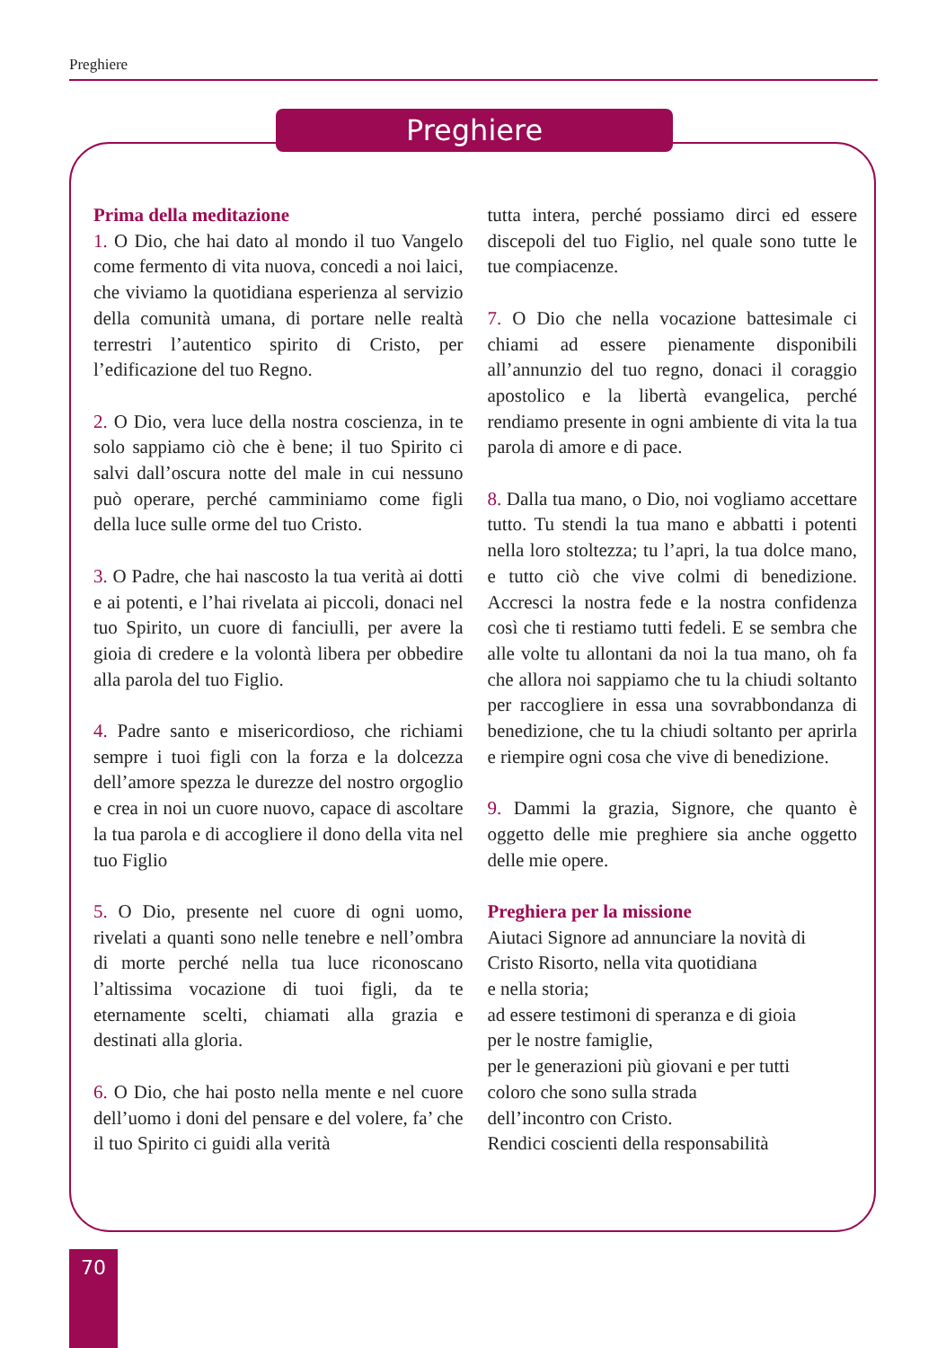Preghiere
Preghiere
Prima della meditazione
1. O Dio, che hai dato al mondo il tuo Vangelo come fermento di vita nuova, concedi a noi laici, che viviamo la quotidiana esperienza al servizio della comunità umana, di portare nelle realtà terrestri l’autentico spirito di Cristo, per l’edificazione del tuo Regno.
2. O Dio, vera luce della nostra coscienza, in te solo sappiamo ciò che è bene; il tuo Spirito ci salvi dall’oscura notte del male in cui nessuno può operare, perché camminiamo come figli della luce sulle orme del tuo Cristo.
3. O Padre, che hai nascosto la tua verità ai dotti e ai potenti, e l’hai rivelata ai piccoli, donaci nel tuo Spirito, un cuore di fanciulli, per avere la gioia di credere e la volontà libera per obbedire alla parola del tuo Figlio.
4. Padre santo e misericordioso, che richiami sempre i tuoi figli con la forza e la dolcezza dell’amore spezza le durezze del nostro orgoglio e crea in noi un cuore nuovo, capace di ascoltare la tua parola e di accogliere il dono della vita nel tuo Figlio
5. O Dio, presente nel cuore di ogni uomo, rivelati a quanti sono nelle tenebre e nell’ombra di morte perché nella tua luce riconoscano l’altissima vocazione di tuoi figli, da te eternamente scelti, chiamati alla grazia e destinati alla gloria.
6. O Dio, che hai posto nella mente e nel cuore dell’uomo i doni del pensare e del volere, fa’ che il tuo Spirito ci guidi alla verità
tutta intera, perché possiamo dirci ed essere discepoli del tuo Figlio, nel quale sono tutte le tue compiacenze.
7. O Dio che nella vocazione battesimale ci chiami ad essere pienamente disponibili all’annunzio del tuo regno, donaci il coraggio apostolico e la libertà evangelica, perché rendiamo presente in ogni ambiente di vita la tua parola di amore e di pace.
8. Dalla tua mano, o Dio, noi vogliamo accettare tutto. Tu stendi la tua mano e abbatti i potenti nella loro stoltezza; tu l’apri, la tua dolce mano, e tutto ciò che vive colmi di benedizione. Accresci la nostra fede e la nostra confidenza così che ti restiamo tutti fedeli. E se sembra che alle volte tu allontani da noi la tua mano, oh fa che allora noi sappiamo che tu la chiudi soltanto per raccogliere in essa una sovrabbondanza di benedizione, che tu la chiudi soltanto per aprirla e riempire ogni cosa che vive di benedizione.
9. Dammi la grazia, Signore, che quanto è oggetto delle mie preghiere sia anche oggetto delle mie opere.
Preghiera per la missione
Aiutaci Signore ad annunciare la novità di
Cristo Risorto, nella vita quotidiana
e nella storia;
ad essere testimoni di speranza e di gioia
per le nostre famiglie,
per le generazioni più giovani e per tutti
coloro che sono sulla strada
dell’incontro con Cristo.
Rendici coscienti della responsabilità
70